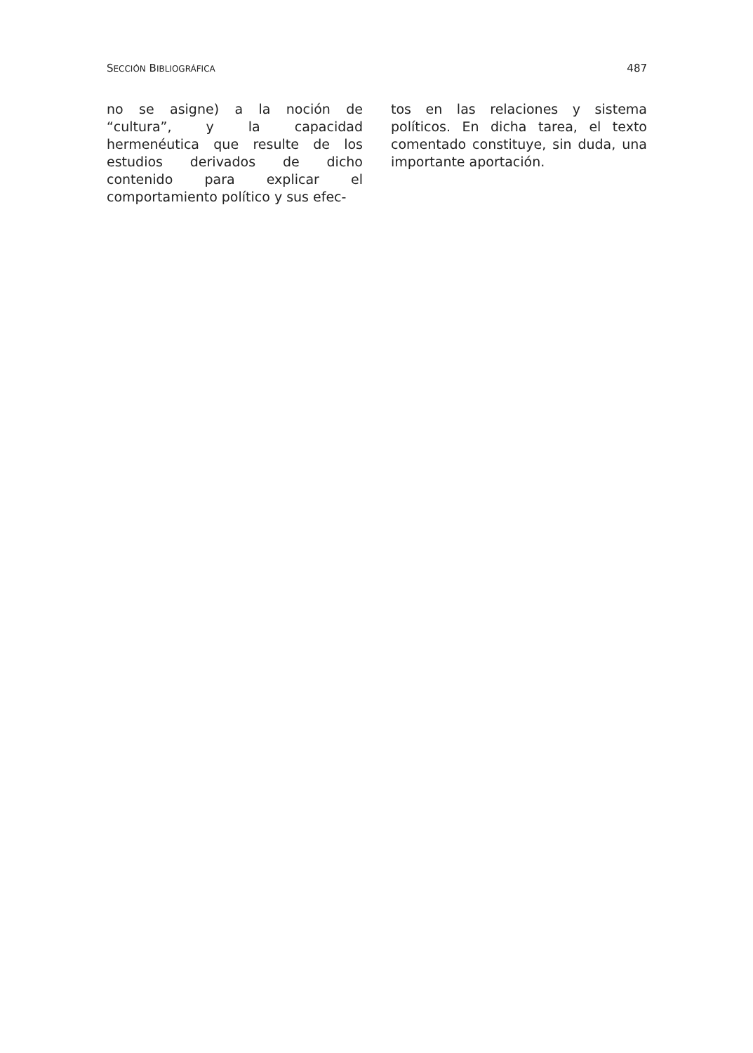SECCIÓN BIBLIOGRÁFICA 487
no se asigne) a la noción de “cultura”, y la capacidad hermenéutica que resulte de los estudios derivados de dicho contenido para explicar el comportamiento político y sus efec-
tos en las relaciones y sistema políticos. En dicha tarea, el texto comentado constituye, sin duda, una importante aportación.